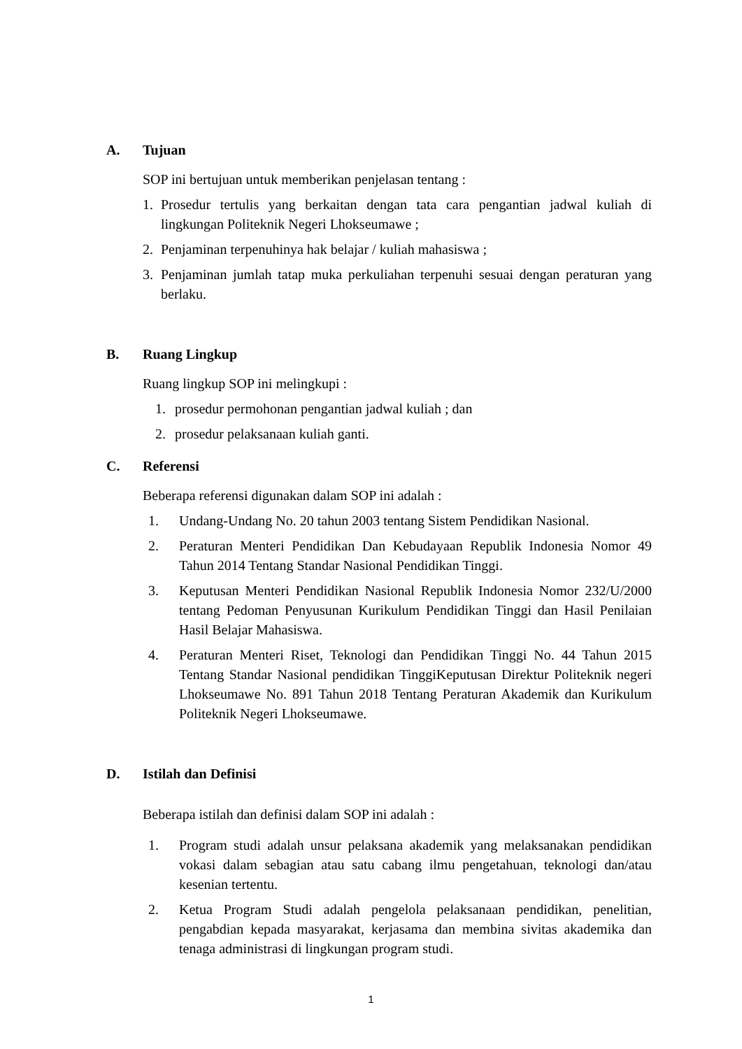A. Tujuan
SOP ini bertujuan untuk memberikan penjelasan tentang :
1. Prosedur tertulis yang berkaitan dengan tata cara pengantian jadwal kuliah di lingkungan Politeknik Negeri Lhokseumawe ;
2. Penjaminan terpenuhinya hak belajar / kuliah mahasiswa ;
3. Penjaminan jumlah tatap muka perkuliahan terpenuhi sesuai dengan peraturan yang berlaku.
B. Ruang Lingkup
Ruang lingkup SOP ini melingkupi :
1. prosedur permohonan pengantian jadwal kuliah ; dan
2. prosedur pelaksanaan kuliah ganti.
C. Referensi
Beberapa referensi digunakan dalam SOP ini adalah :
1. Undang-Undang No. 20 tahun 2003 tentang Sistem Pendidikan Nasional.
2. Peraturan Menteri Pendidikan Dan Kebudayaan Republik Indonesia Nomor 49 Tahun 2014 Tentang Standar Nasional Pendidikan Tinggi.
3. Keputusan Menteri Pendidikan Nasional Republik Indonesia Nomor 232/U/2000 tentang Pedoman Penyusunan Kurikulum Pendidikan Tinggi dan Hasil Penilaian Hasil Belajar Mahasiswa.
4. Peraturan Menteri Riset, Teknologi dan Pendidikan Tinggi No. 44 Tahun 2015 Tentang Standar Nasional pendidikan TinggiKeputusan Direktur Politeknik negeri Lhokseumawe No. 891 Tahun 2018 Tentang Peraturan Akademik dan Kurikulum Politeknik Negeri Lhokseumawe.
D. Istilah dan Definisi
Beberapa istilah dan definisi dalam SOP ini adalah :
1. Program studi adalah unsur pelaksana akademik yang melaksanakan pendidikan vokasi dalam sebagian atau satu cabang ilmu pengetahuan, teknologi dan/atau kesenian tertentu.
2. Ketua Program Studi adalah pengelola pelaksanaan pendidikan, penelitian, pengabdian kepada masyarakat, kerjasama dan membina sivitas akademika dan tenaga administrasi di lingkungan program studi.
1